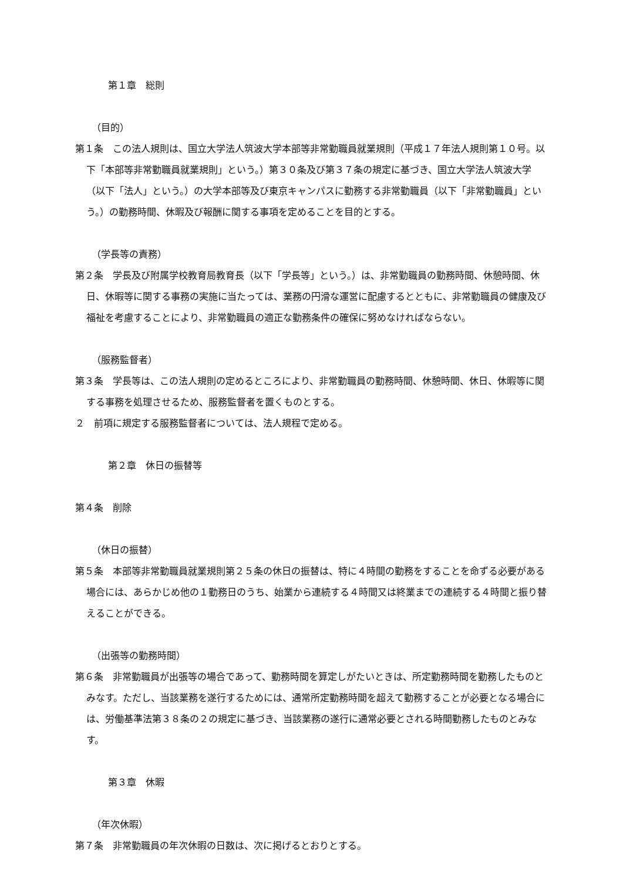第１章　総則
（目的）
第１条　この法人規則は、国立大学法人筑波大学本部等非常勤職員就業規則（平成１７年法人規則第１０号。以下「本部等非常勤職員就業規則」という。）第３０条及び第３７条の規定に基づき、国立大学法人筑波大学（以下「法人」という。）の大学本部等及び東京キャンパスに勤務する非常勤職員（以下「非常勤職員」という。）の勤務時間、休暇及び報酬に関する事項を定めることを目的とする。
（学長等の責務）
第２条　学長及び附属学校教育局教育長（以下「学長等」という。）は、非常勤職員の勤務時間、休憩時間、休日、休暇等に関する事務の実施に当たっては、業務の円滑な運営に配慮するとともに、非常勤職員の健康及び福祉を考慮することにより、非常勤職員の適正な勤務条件の確保に努めなければならない。
（服務監督者）
第３条　学長等は、この法人規則の定めるところにより、非常勤職員の勤務時間、休憩時間、休日、休暇等に関する事務を処理させるため、服務監督者を置くものとする。
２　前項に規定する服務監督者については、法人規程で定める。
第２章　休日の振替等
第４条　削除
（休日の振替）
第５条　本部等非常勤職員就業規則第２５条の休日の振替は、特に４時間の勤務をすることを命ずる必要がある場合には、あらかじめ他の１勤務日のうち、始業から連続する４時間又は終業までの連続する４時間と振り替えることができる。
（出張等の勤務時間）
第６条　非常勤職員が出張等の場合であって、勤務時間を算定しがたいときは、所定勤務時間を勤務したものとみなす。ただし、当該業務を遂行するためには、通常所定勤務時間を超えて勤務することが必要となる場合には、労働基準法第３８条の２の規定に基づき、当該業務の遂行に通常必要とされる時間勤務したものとみなす。
第３章　休暇
（年次休暇）
第７条　非常勤職員の年次休暇の日数は、次に掲げるとおりとする。